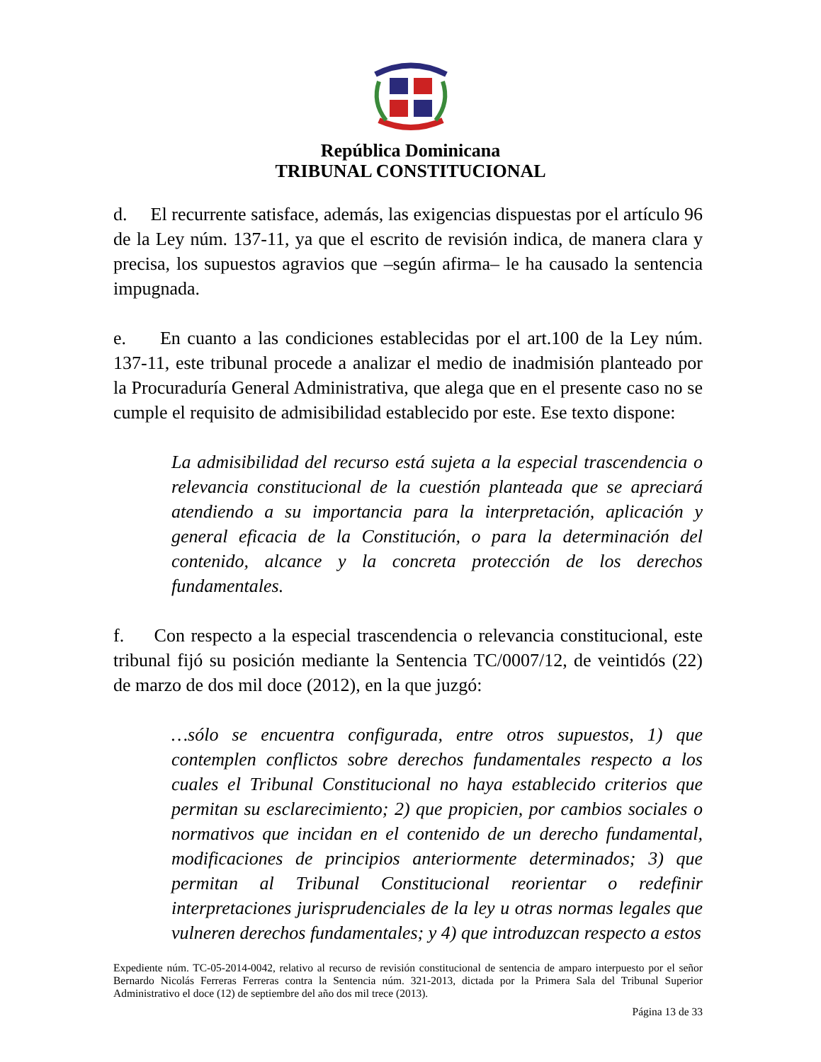República Dominicana
TRIBUNAL CONSTITUCIONAL
d. El recurrente satisface, además, las exigencias dispuestas por el artículo 96 de la Ley núm. 137-11, ya que el escrito de revisión indica, de manera clara y precisa, los supuestos agravios que –según afirma– le ha causado la sentencia impugnada.
e. En cuanto a las condiciones establecidas por el art.100 de la Ley núm. 137-11, este tribunal procede a analizar el medio de inadmisión planteado por la Procuraduría General Administrativa, que alega que en el presente caso no se cumple el requisito de admisibilidad establecido por este. Ese texto dispone:
La admisibilidad del recurso está sujeta a la especial trascendencia o relevancia constitucional de la cuestión planteada que se apreciará atendiendo a su importancia para la interpretación, aplicación y general eficacia de la Constitución, o para la determinación del contenido, alcance y la concreta protección de los derechos fundamentales.
f. Con respecto a la especial trascendencia o relevancia constitucional, este tribunal fijó su posición mediante la Sentencia TC/0007/12, de veintidós (22) de marzo de dos mil doce (2012), en la que juzgó:
…sólo se encuentra configurada, entre otros supuestos, 1) que contemplen conflictos sobre derechos fundamentales respecto a los cuales el Tribunal Constitucional no haya establecido criterios que permitan su esclarecimiento; 2) que propicien, por cambios sociales o normativos que incidan en el contenido de un derecho fundamental, modificaciones de principios anteriormente determinados; 3) que permitan al Tribunal Constitucional reorientar o redefinir interpretaciones jurisprudenciales de la ley u otras normas legales que vulneren derechos fundamentales; y 4) que introduzcan respecto a estos
Expediente núm. TC-05-2014-0042, relativo al recurso de revisión constitucional de sentencia de amparo interpuesto por el señor Bernardo Nicolás Ferreras Ferreras contra la Sentencia núm. 321-2013, dictada por la Primera Sala del Tribunal Superior Administrativo el doce (12) de septiembre del año dos mil trece (2013).
Página 13 de 33